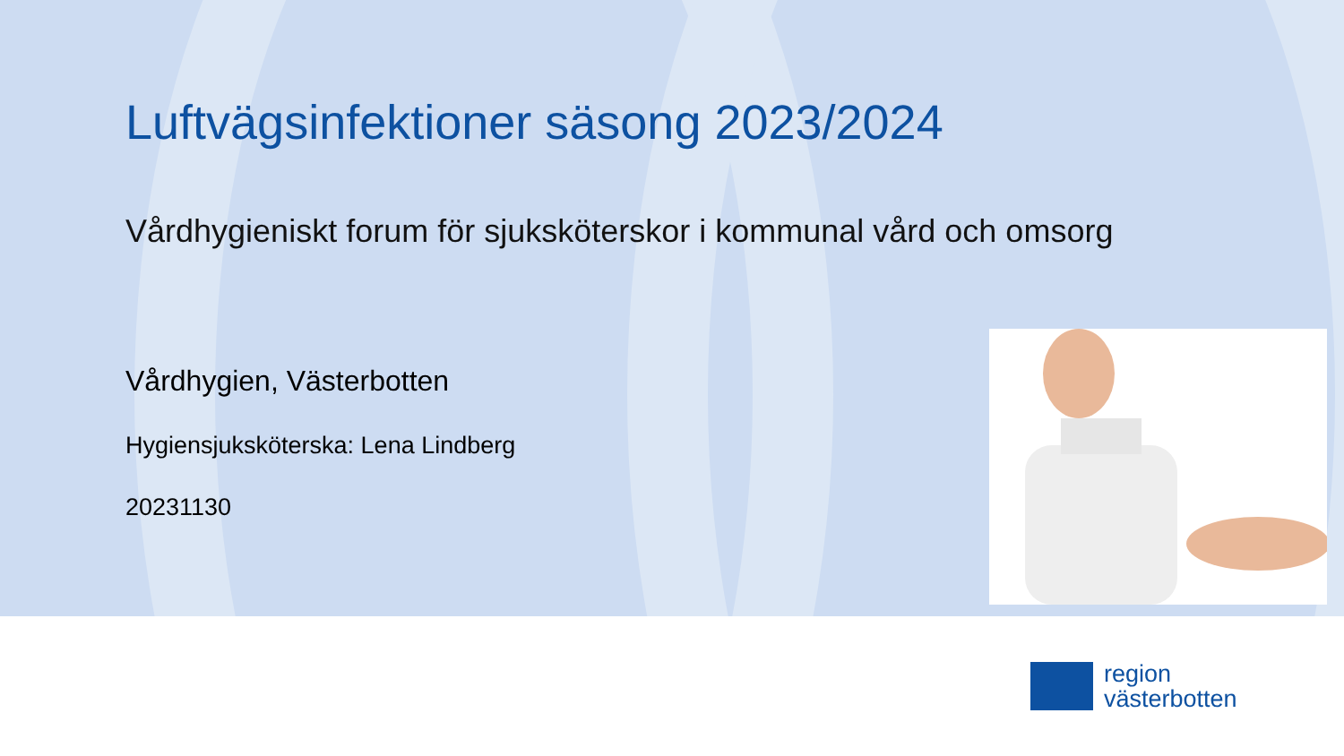Luftvägsinfektioner säsong 2023/2024
Vårdhygieniskt forum för sjuksköterskor i kommunal vård och omsorg
Vårdhygien, Västerbotten
Hygiensjuksköterska: Lena Lindberg
20231130
region
västerbotten